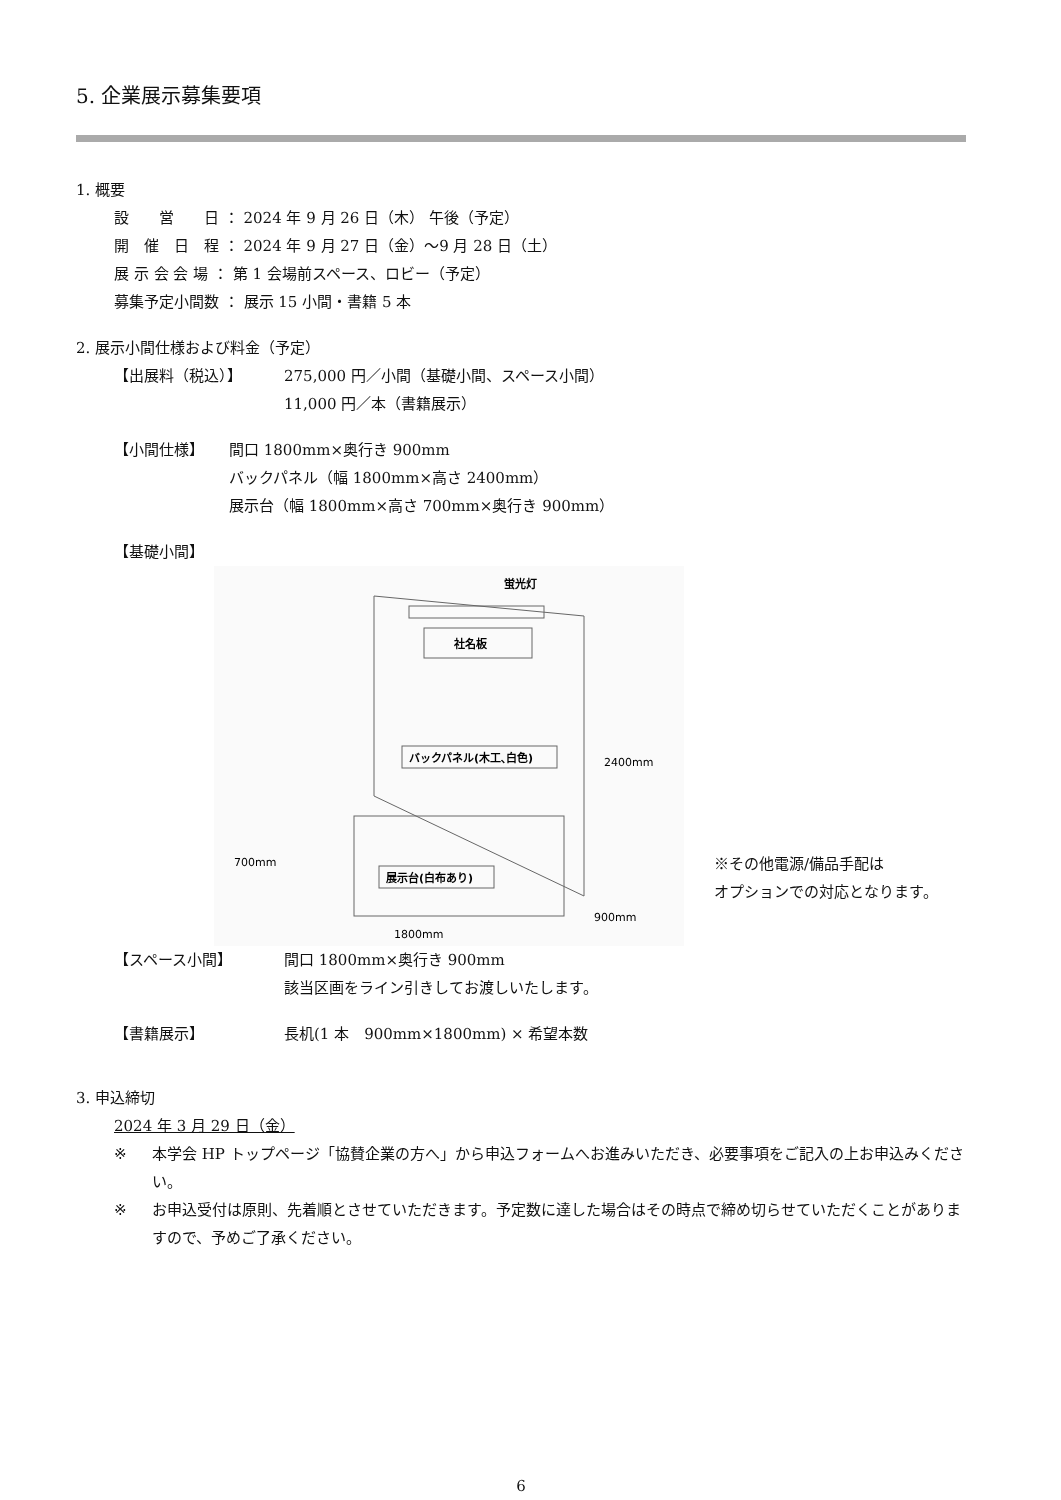5. 企業展示募集要項
1. 概要
設　　営　　日 ： 2024 年 9 月 26 日（木） 午後（予定）
開　催　日　程 ： 2024 年 9 月 27 日（金）～9 月 28 日（土）
展 示 会 会 場 ： 第 1 会場前スペース、ロビー（予定）
募集予定小間数 ： 展示 15 小間・書籍 5 本
2. 展示小間仕様および料金（予定）
【出展料（税込）】 275,000 円／小間（基礎小間、スペース小間）
11,000 円／本（書籍展示）
【小間仕様】 間口 1800mm×奥行き 900mm
バックパネル（幅 1800mm×高さ 2400mm）
展示台（幅 1800mm×高さ 700mm×奥行き 900mm）
【基礎小間】
蛍光灯
社名板
バックパネル(木工､白色)
展示台(白布あり)
2400mm
700mm
900mm
1800mm
※その他電源/備品手配は
オプションでの対応となります。
【スペース小間】 間口 1800mm×奥行き 900mm
該当区画をライン引きしてお渡しいたします。
【書籍展示】 長机(1 本　900mm×1800mm) × 希望本数
3. 申込締切
2024 年 3 月 29 日（金）
※ 本学会 HP トップページ「協賛企業の方へ」から申込フォームへお進みいただき、必要事項をご記入の上お申込みください。
※ お申込受付は原則、先着順とさせていただきます。予定数に達した場合はその時点で締め切らせていただくことがありますので、予めご了承ください。
6